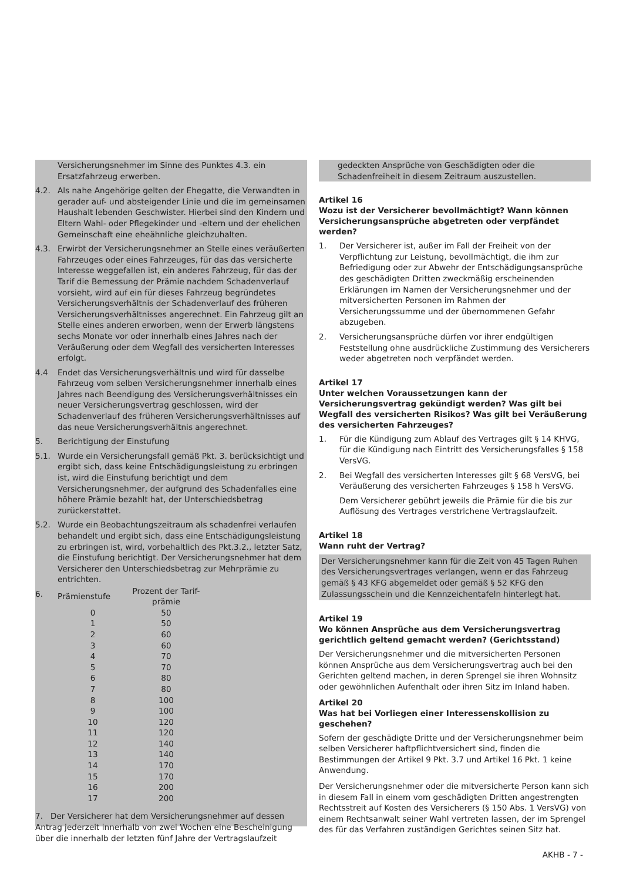Versicherungsnehmer im Sinne des Punktes 4.3. ein Ersatzfahrzeug erwerben.
4.2. Als nahe Angehörige gelten der Ehegatte, die Verwandten in gerader auf- und absteigender Linie und die im gemeinsamen Haushalt lebenden Geschwister. Hierbei sind den Kindern und Eltern Wahl- oder Pflegekinder und -eltern und der ehelichen Gemeinschaft eine eheähnliche gleichzuhalten.
4.3. Erwirbt der Versicherungsnehmer an Stelle eines veräußerten Fahrzeuges oder eines Fahrzeuges, für das das versicherte Interesse weggefallen ist, ein anderes Fahrzeug, für das der Tarif die Bemessung der Prämie nachdem Schadenverlauf vorsieht, wird auf ein für dieses Fahrzeug begründetes Versicherungsverhältnis der Schadenverlauf des früheren Versicherungsverhältnisses angerechnet. Ein Fahrzeug gilt an Stelle eines anderen erworben, wenn der Erwerb längstens sechs Monate vor oder innerhalb eines Jahres nach der Veräußerung oder dem Wegfall des versicherten Interesses erfolgt.
4.4 Endet das Versicherungsverhältnis und wird für dasselbe Fahrzeug vom selben Versicherungsnehmer innerhalb eines Jahres nach Beendigung des Versicherungsverhältnisses ein neuer Versicherungsvertrag geschlossen, wird der Schadenverlauf des früheren Versicherungsverhältnisses auf das neue Versicherungsverhältnis angerechnet.
5. Berichtigung der Einstufung
5.1. Wurde ein Versicherungsfall gemäß Pkt. 3. berücksichtigt und ergibt sich, dass keine Entschädigungsleistung zu erbringen ist, wird die Einstufung berichtigt und dem Versicherungsnehmer, der aufgrund des Schadenfalles eine höhere Prämie bezahlt hat, der Unterschiedsbetrag zurückerstattet.
5.2. Wurde ein Beobachtungszeitraum als schadenfrei verlaufen behandelt und ergibt sich, dass eine Entschädigungsleistung zu erbringen ist, wird, vorbehaltlich des Pkt.3.2., letzter Satz, die Einstufung berichtigt. Der Versicherungsnehmer hat dem Versicherer den Unterschiedsbetrag zur Mehrprämie zu entrichten.
6.
| Prämienstufe | Prozent der Tarif- prämie |
| 0 | 50 |
| 1 | 50 |
| 2 | 60 |
| 3 | 60 |
| 4 | 70 |
| 5 | 70 |
| 6 | 80 |
| 7 | 80 |
| 8 | 100 |
| 9 | 100 |
| 10 | 120 |
| 11 | 120 |
| 12 | 140 |
| 13 | 140 |
| 14 | 170 |
| 15 | 170 |
| 16 | 200 |
| 17 | 200 |
7. Der Versicherer hat dem Versicherungsnehmer auf dessen Antrag jederzeit innerhalb von zwei Wochen eine Bescheinigung über die innerhalb der letzten fünf Jahre der Vertragslaufzeit
gedeckten Ansprüche von Geschädigten oder die Schadenfreiheit in diesem Zeitraum auszustellen.
Artikel 16
Wozu ist der Versicherer bevollmächtigt? Wann können Versicherungsansprüche abgetreten oder verpfändet werden?
1. Der Versicherer ist, außer im Fall der Freiheit von der Verpflichtung zur Leistung, bevollmächtigt, die ihm zur Befriedigung oder zur Abwehr der Entschädigungsansprüche des geschädigten Dritten zweckmäßig erscheinenden Erklärungen im Namen der Versicherungsnehmer und der mitversicherten Personen im Rahmen der Versicherungssumme und der übernommenen Gefahr abzugeben.
2. Versicherungsansprüche dürfen vor ihrer endgültigen Feststellung ohne ausdrückliche Zustimmung des Versicherers weder abgetreten noch verpfändet werden.
Artikel 17
Unter welchen Voraussetzungen kann der Versicherungsvertrag gekündigt werden? Was gilt bei Wegfall des versicherten Risikos? Was gilt bei Veräußerung des versicherten Fahrzeuges?
1. Für die Kündigung zum Ablauf des Vertrages gilt § 14 KHVG, für die Kündigung nach Eintritt des Versicherungsfalles § 158 VersVG.
2. Bei Wegfall des versicherten Interesses gilt § 68 VersVG, bei Veräußerung des versicherten Fahrzeuges § 158 h VersVG.
Dem Versicherer gebührt jeweils die Prämie für die bis zur Auflösung des Vertrages verstrichene Vertragslaufzeit.
Artikel 18
Wann ruht der Vertrag?
Der Versicherungsnehmer kann für die Zeit von 45 Tagen Ruhen des Versicherungsvertrages verlangen, wenn er das Fahrzeug gemäß § 43 KFG abgemeldet oder gemäß § 52 KFG den Zulassungsschein und die Kennzeichentafeln hinterlegt hat.
Artikel 19
Wo können Ansprüche aus dem Versicherungsvertrag gerichtlich geltend gemacht werden? (Gerichtsstand)
Der Versicherungsnehmer und die mitversicherten Personen können Ansprüche aus dem Versicherungsvertrag auch bei den Gerichten geltend machen, in deren Sprengel sie ihren Wohnsitz oder gewöhnlichen Aufenthalt oder ihren Sitz im Inland haben.
Artikel 20
Was hat bei Vorliegen einer Interessenskollision zu geschehen?
Sofern der geschädigte Dritte und der Versicherungsnehmer beim selben Versicherer haftpflichtversichert sind, finden die Bestimmungen der Artikel 9 Pkt. 3.7 und Artikel 16 Pkt. 1 keine Anwendung.
Der Versicherungsnehmer oder die mitversicherte Person kann sich in diesem Fall in einem vom geschädigten Dritten angestrengten Rechtsstreit auf Kosten des Versicherers (§ 150 Abs. 1 VersVG) von einem Rechtsanwalt seiner Wahl vertreten lassen, der im Sprengel des für das Verfahren zuständigen Gerichtes seinen Sitz hat.
AKHB - 7 -